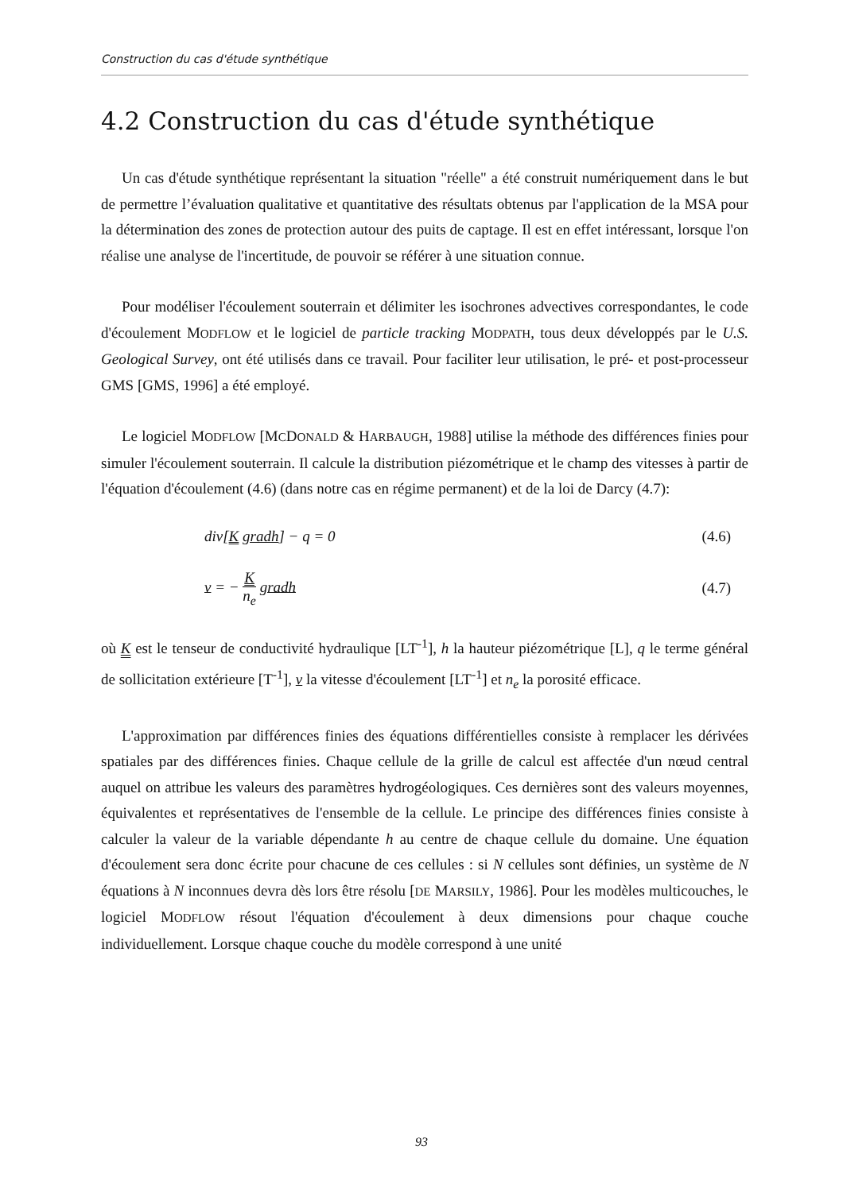Construction du cas d'étude synthétique
4.2 Construction du cas d'étude synthétique
Un cas d'étude synthétique représentant la situation "réelle" a été construit numériquement dans le but de permettre l’évaluation qualitative et quantitative des résultats obtenus par l'application de la MSA pour la détermination des zones de protection autour des puits de captage. Il est en effet intéressant, lorsque l'on réalise une analyse de l'incertitude, de pouvoir se référer à une situation connue.
Pour modéliser l'écoulement souterrain et délimiter les isochrones advectives correspondantes, le code d'écoulement MODFLOW et le logiciel de particle tracking MODPATH, tous deux développés par le U.S. Geological Survey, ont été utilisés dans ce travail. Pour faciliter leur utilisation, le pré- et post-processeur GMS [GMS, 1996] a été employé.
Le logiciel MODFLOW [MCDONALD & HARBAUGH, 1988] utilise la méthode des différences finies pour simuler l'écoulement souterrain. Il calcule la distribution piézométrique et le champ des vitesses à partir de l'équation d'écoulement (4.6) (dans notre cas en régime permanent) et de la loi de Darcy (4.7):
div[K gradh] − q = 0 (4.6)
v = − K n<sub>e</sub> gradh (4.7)
où K est le tenseur de conductivité hydraulique [LT<sup>-1</sup>], h la hauteur piézométrique [L], q le terme général de sollicitation extérieure [T<sup>-1</sup>], v la vitesse d'écoulement [LT<sup>-1</sup>] et n<sub>e</sub> la porosité efficace.
L'approximation par différences finies des équations différentielles consiste à remplacer les dérivées spatiales par des différences finies. Chaque cellule de la grille de calcul est affectée d'un nœud central auquel on attribue les valeurs des paramètres hydrogéologiques. Ces dernières sont des valeurs moyennes, équivalentes et représentatives de l'ensemble de la cellule. Le principe des différences finies consiste à calculer la valeur de la variable dépendante h au centre de chaque cellule du domaine. Une équation d'écoulement sera donc écrite pour chacune de ces cellules : si N cellules sont définies, un système de N équations à N inconnues devra dès lors être résolu [DE MARSILY, 1986]. Pour les modèles multicouches, le logiciel MODFLOW résout l'équation d'écoulement à deux dimensions pour chaque couche individuellement. Lorsque chaque couche du modèle correspond à une unité
93